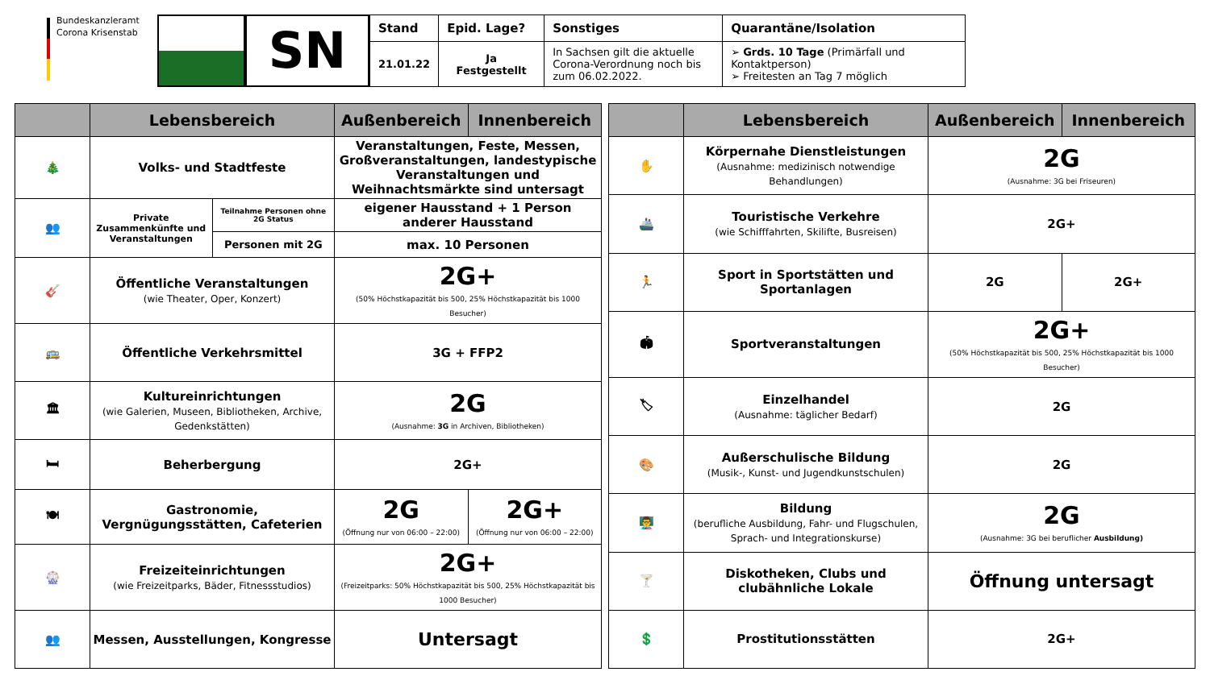Bundeskanzleramt
Corona Krisenstab
SN
| Stand | Epid. Lage? | Sonstiges | Quarantäne/Isolation |
| --- | --- | --- | --- |
| 21.01.22 | Ja Festgestellt | In Sachsen gilt die aktuelle Corona-Verordnung noch bis zum 06.02.2022. | ➢ Grds. 10 Tage (Primärfall und Kontaktperson) ➢ Freitesten an Tag 7 möglich |
| | Lebensbereich | | Außenbereich | Innenbereich |
| --- | --- | --- | --- | --- |
| 🎄 | Volks- und Stadtfeste | | Veranstaltungen, Feste, Messen, Großveranstaltungen, landestypische Veranstaltungen und Weihnachtsmärkte sind untersagt | |
| 👥 | Private Zusammenkünfte und Veranstaltungen | Teilnahme Personen ohne 2G Status | eigener Hausstand + 1 Person anderer Hausstand | |
| | | Personen mit 2G | max. 10 Personen | |
| 🎸 | Öffentliche Veranstaltungen (wie Theater, Oper, Konzert) | | 2G+ (50% Höchstkapazität bis 500, 25% Höchstkapazität bis 1000 Besucher) | |
| 🚌 | Öffentliche Verkehrsmittel | | 3G + FFP2 | |
| 🏛 | Kultureinrichtungen (wie Galerien, Museen, Bibliotheken, Archive, Gedenkstätten) | | 2G (Ausnahme: 3G in Archiven, Bibliotheken) | |
| 🛏 | Beherbergung | | 2G+ | |
| 🍽 | Gastronomie, Vergnügungsstätten, Cafeterien | | 2G (Öffnung nur von 06:00 – 22:00) | 2G+ (Öffnung nur von 06:00 – 22:00) |
| 🎡 | Freizeiteinrichtungen (wie Freizeitparks, Bäder, Fitnessstudios) | | 2G+ (Freizeitparks: 50% Höchstkapazität bis 500, 25% Höchstkapazität bis 1000 Besucher) | |
| 👥 | Messen, Ausstellungen, Kongresse | | Untersagt | |
| | Lebensbereich | Außenbereich | Innenbereich |
| --- | --- | --- | --- |
| ✋ | Körpernahe Dienstleistungen (Ausnahme: medizinisch notwendige Behandlungen) | 2G (Ausnahme: 3G bei Friseuren) | |
| 🚢 | Touristische Verkehre (wie Schifffahrten, Skilifte, Busreisen) | 2G+ | |
| 🏃 | Sport in Sportstätten und Sportanlagen | 2G | 2G+ |
| 🏟 | Sportveranstaltungen | 2G+ (50% Höchstkapazität bis 500, 25% Höchstkapazität bis 1000 Besucher) | |
| 🏷 | Einzelhandel (Ausnahme: täglicher Bedarf) | 2G | |
| 🎨 | Außerschulische Bildung (Musik-, Kunst- und Jugendkunstschulen) | 2G | |
| 👨‍🏫 | Bildung (berufliche Ausbildung, Fahr- und Flugschulen, Sprach- und Integrationskurse) | 2G (Ausnahme: 3G bei beruflicher Ausbildung) | |
| 🍸 | Diskotheken, Clubs und clubähnliche Lokale | Öffnung untersagt | |
| 💲 | Prostitutionsstätten | 2G+ | |